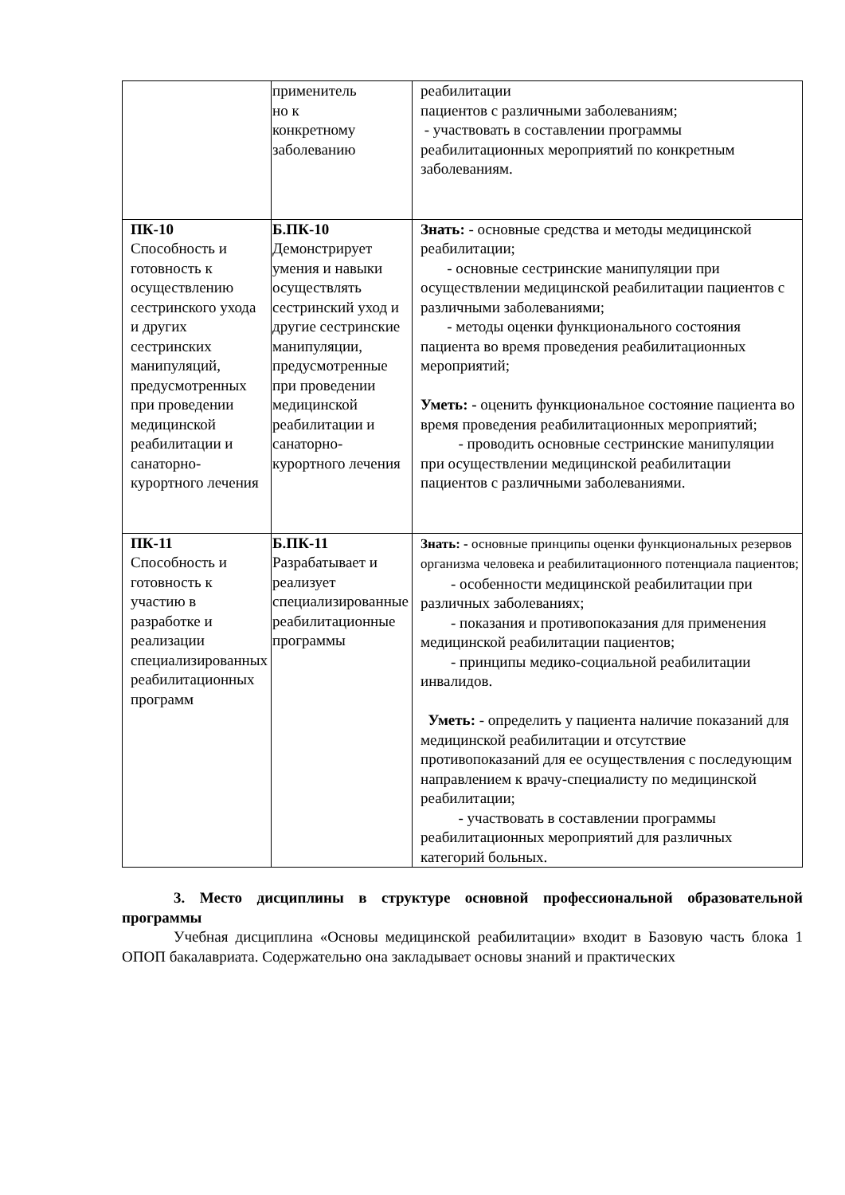| | применитель но к конкретному заболеванию | реабилитации пациентов с различными заболеваниям; - участвовать в составлении программы реабилитационных мероприятий по конкретным заболеваниям. |
| ПК-10 Способность и готовность к осуществлению сестринского ухода и других сестринских манипуляций, предусмотренных при проведении медицинской реабилитации и санаторно-курортного лечения | Б.ПК-10 Демонстрирует умения и навыки осуществлять сестринский уход и другие сестринские манипуляции, предусмотренные при проведении медицинской реабилитации и санаторно-курортного лечения | Знать: - основные средства и методы медицинской реабилитации; - основные сестринские манипуляции при осуществлении медицинской реабилитации пациентов с различными заболеваниями; - методы оценки функционального состояния пациента во время проведения реабилитационных мероприятий; Уметь: - оценить функциональное состояние пациента во время проведения реабилитационных мероприятий; - проводить основные сестринские манипуляции при осуществлении медицинской реабилитации пациентов с различными заболеваниями. |
| ПК-11 Способность и готовность к участию в разработке и реализации специализированных реабилитационных программ | Б.ПК-11 Разрабатывает и реализует специализированные реабилитационные программы | Знать: - основные принципы оценки функциональных резервов организма человека и реабилитационного потенциала пациентов; - особенности медицинской реабилитации при различных заболеваниях; - показания и противопоказания для применения медицинской реабилитации пациентов; - принципы медико-социальной реабилитации инвалидов. Уметь: - определить у пациента наличие показаний для медицинской реабилитации и отсутствие противопоказаний для ее осуществления с последующим направлением к врачу-специалисту по медицинской реабилитации; - участвовать в составлении программы реабилитационных мероприятий для различных категорий больных. |
3. Место дисциплины в структуре основной профессиональной образовательной программы
Учебная дисциплина «Основы медицинской реабилитации» входит в Базовую часть блока 1 ОПОП бакалавриата. Содержательно она закладывает основы знаний и практических